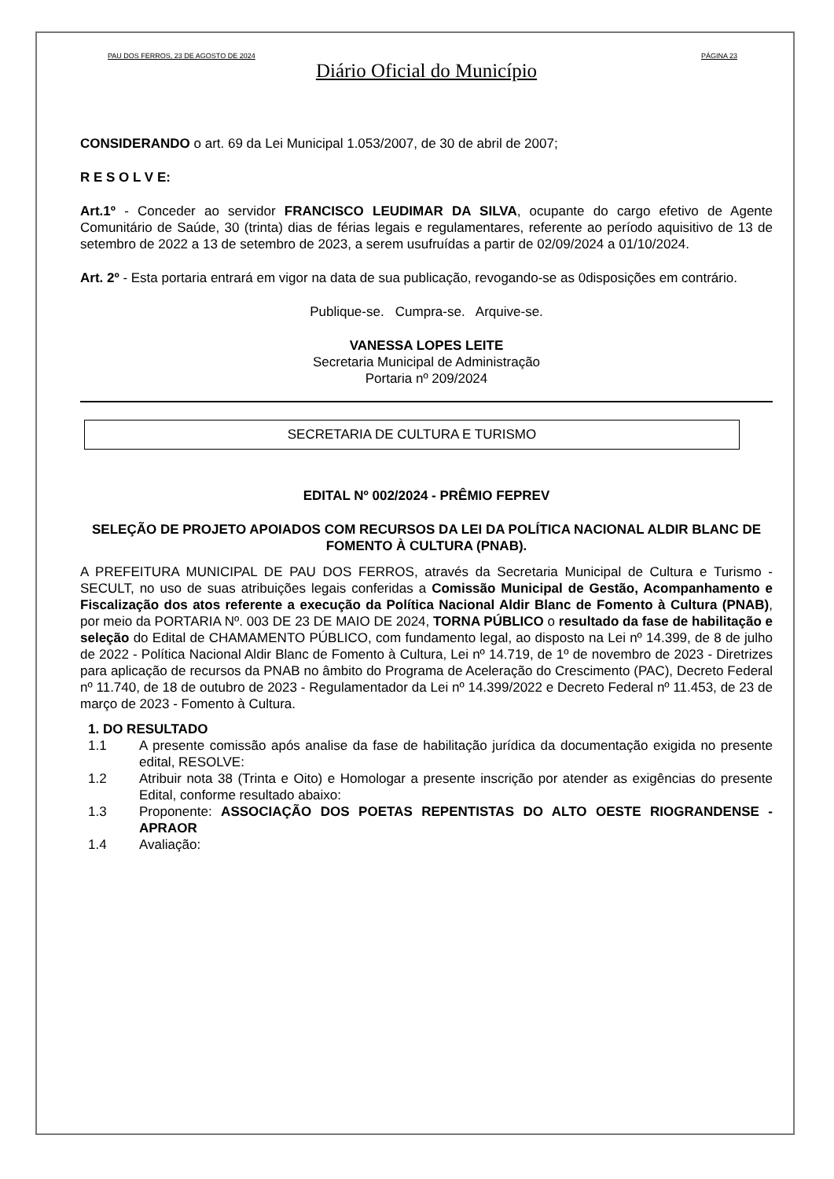PAU DOS FERROS, 23 DE AGOSTO DE 2024 PÁGINA 23
Diário Oficial do Município
CONSIDERANDO o art. 69 da Lei Municipal 1.053/2007, de 30 de abril de 2007;
R E S O L V E:
Art.1º - Conceder ao servidor FRANCISCO LEUDIMAR DA SILVA, ocupante do cargo efetivo de Agente Comunitário de Saúde, 30 (trinta) dias de férias legais e regulamentares, referente ao período aquisitivo de 13 de setembro de 2022 a 13 de setembro de 2023, a serem usufruídas a partir de 02/09/2024 a 01/10/2024.
Art. 2º - Esta portaria entrará em vigor na data de sua publicação, revogando-se as 0disposições em contrário.
Publique-se. Cumpra-se. Arquive-se.
VANESSA LOPES LEITE
Secretaria Municipal de Administração
Portaria nº 209/2024
SECRETARIA DE CULTURA E TURISMO
EDITAL Nº 002/2024 - PRÊMIO FEPREV
SELEÇÃO DE PROJETO APOIADOS COM RECURSOS DA LEI DA POLÍTICA NACIONAL ALDIR BLANC DE FOMENTO À CULTURA (PNAB).
A PREFEITURA MUNICIPAL DE PAU DOS FERROS, através da Secretaria Municipal de Cultura e Turismo - SECULT, no uso de suas atribuições legais conferidas a Comissão Municipal de Gestão, Acompanhamento e Fiscalização dos atos referente a execução da Política Nacional Aldir Blanc de Fomento à Cultura (PNAB), por meio da PORTARIA Nº. 003 DE 23 DE MAIO DE 2024, TORNA PÚBLICO o resultado da fase de habilitação e seleção do Edital de CHAMAMENTO PÚBLICO, com fundamento legal, ao disposto na Lei nº 14.399, de 8 de julho de 2022 - Política Nacional Aldir Blanc de Fomento à Cultura, Lei nº 14.719, de 1º de novembro de 2023 - Diretrizes para aplicação de recursos da PNAB no âmbito do Programa de Aceleração do Crescimento (PAC), Decreto Federal nº 11.740, de 18 de outubro de 2023 - Regulamentador da Lei nº 14.399/2022 e Decreto Federal nº 11.453, de 23 de março de 2023 - Fomento à Cultura.
1. DO RESULTADO
1.1 A presente comissão após analise da fase de habilitação jurídica da documentação exigida no presente edital, RESOLVE:
1.2 Atribuir nota 38 (Trinta e Oito) e Homologar a presente inscrição por atender as exigências do presente Edital, conforme resultado abaixo:
1.3 Proponente: ASSOCIAÇÃO DOS POETAS REPENTISTAS DO ALTO OESTE RIOGRANDENSE - APRAOR
1.4 Avaliação: